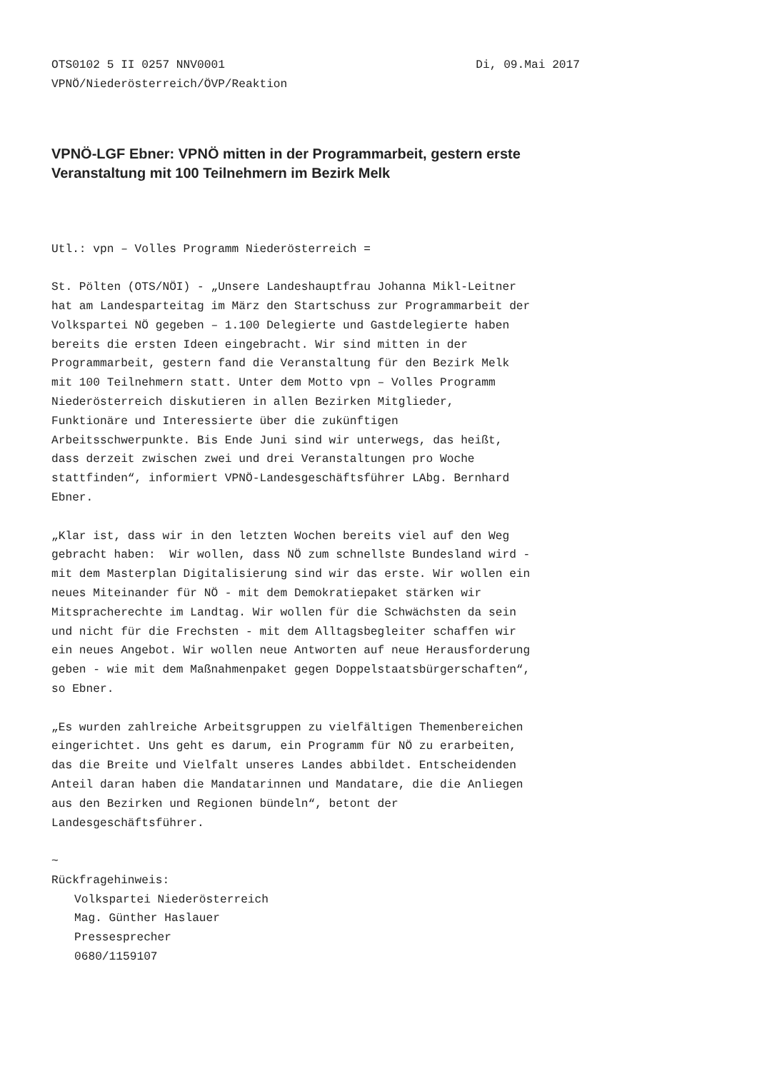OTS0102 5 II 0257 NNV0001 Di, 09.Mai 2017
VPNÖ/Niederösterreich/ÖVP/Reaktion
VPNÖ-LGF Ebner: VPNÖ mitten in der Programmarbeit, gestern erste Veranstaltung mit 100 Teilnehmern im Bezirk Melk
Utl.: vpn – Volles Programm Niederösterreich =
St. Pölten (OTS/NÖI) - „Unsere Landeshauptfrau Johanna Mikl-Leitner hat am Landesparteitag im März den Startschuss zur Programmarbeit der Volkspartei NÖ gegeben – 1.100 Delegierte und Gastdelegierte haben bereits die ersten Ideen eingebracht. Wir sind mitten in der Programmarbeit, gestern fand die Veranstaltung für den Bezirk Melk mit 100 Teilnehmern statt. Unter dem Motto vpn – Volles Programm Niederösterreich diskutieren in allen Bezirken Mitglieder, Funktionäre und Interessierte über die zukünftigen Arbeitsschwerpunkte. Bis Ende Juni sind wir unterwegs, das heißt, dass derzeit zwischen zwei und drei Veranstaltungen pro Woche stattfinden“, informiert VPNÖ-Landesgeschäftsführer LAbg. Bernhard Ebner.
„Klar ist, dass wir in den letzten Wochen bereits viel auf den Weg gebracht haben: Wir wollen, dass NÖ zum schnellste Bundesland wird - mit dem Masterplan Digitalisierung sind wir das erste. Wir wollen ein neues Miteinander für NÖ - mit dem Demokratiepaket stärken wir Mitspracherechte im Landtag. Wir wollen für die Schwächsten da sein und nicht für die Frechsten - mit dem Alltagsbegleiter schaffen wir ein neues Angebot. Wir wollen neue Antworten auf neue Herausforderung geben - wie mit dem Maßnahmenpaket gegen Doppelstaatsbürgerschaften“, so Ebner.
„Es wurden zahlreiche Arbeitsgruppen zu vielfältigen Themenbereichen eingerichtet. Uns geht es darum, ein Programm für NÖ zu erarbeiten, das die Breite und Vielfalt unseres Landes abbildet. Entscheidenden Anteil daran haben die Mandatarinnen und Mandatare, die die Anliegen aus den Bezirken und Regionen bündeln“, betont der Landesgeschäftsführer.
~
Rückfragehinweis:
Volkspartei Niederösterreich
Mag. Günther Haslauer
Pressesprecher
0680/1159107